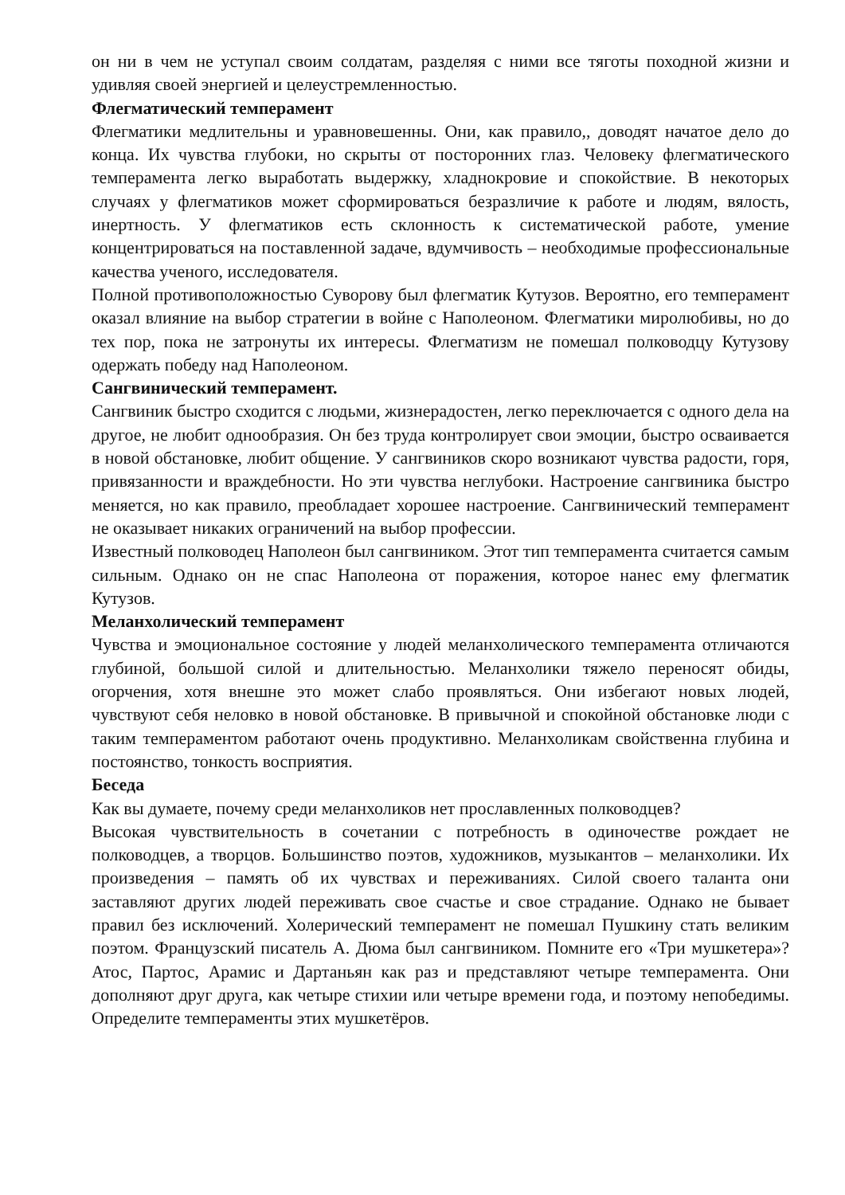он ни в чем не уступал своим солдатам, разделяя с ними все тяготы походной жизни и удивляя своей энергией и целеустремленностью.
Флегматический темперамент
Флегматики медлительны и уравновешенны. Они, как правило,, доводят начатое дело до конца. Их чувства глубоки, но скрыты от посторонних глаз. Человеку флегматического темперамента легко выработать выдержку, хладнокровие и спокойствие. В некоторых случаях у флегматиков может сформироваться безразличие к работе и людям, вялость, инертность. У флегматиков есть склонность к систематической работе, умение концентрироваться на поставленной задаче, вдумчивость – необходимые профессиональные качества ученого, исследователя.
Полной противоположностью Суворову был флегматик Кутузов. Вероятно, его темперамент оказал влияние на выбор стратегии в войне с Наполеоном. Флегматики миролюбивы, но до тех пор, пока не затронуты их интересы. Флегматизм не помешал полководцу Кутузову одержать победу над Наполеоном.
Сангвинический темперамент.
Сангвиник быстро сходится с людьми, жизнерадостен, легко переключается с одного дела на другое, не любит однообразия. Он без труда контролирует свои эмоции, быстро осваивается в новой обстановке, любит общение. У сангвиников скоро возникают чувства радости, горя, привязанности и враждебности. Но эти чувства неглубоки. Настроение сангвиника быстро меняется, но как правило, преобладает хорошее настроение. Сангвинический темперамент не оказывает никаких ограничений на выбор профессии.
Известный полководец Наполеон был сангвиником. Этот тип темперамента считается самым сильным. Однако он не спас Наполеона от поражения, которое нанес ему флегматик Кутузов.
Меланхолический темперамент
Чувства и эмоциональное состояние у людей меланхолического темперамента отличаются глубиной, большой силой и длительностью. Меланхолики тяжело переносят обиды, огорчения, хотя внешне это может слабо проявляться. Они избегают новых людей, чувствуют себя неловко в новой обстановке. В привычной и спокойной обстановке люди с таким темпераментом работают очень продуктивно. Меланхоликам свойственна глубина и постоянство, тонкость восприятия.
Беседа
Как вы думаете, почему среди меланхоликов нет прославленных полководцев?
Высокая чувствительность в сочетании с потребность в одиночестве рождает не полководцев, а творцов. Большинство поэтов, художников, музыкантов – меланхолики. Их произведения – память об их чувствах и переживаниях. Силой своего таланта они заставляют других людей переживать свое счастье и свое страдание. Однако не бывает правил без исключений. Холерический темперамент не помешал Пушкину стать великим поэтом. Французский писатель А. Дюма был сангвиником. Помните его «Три мушкетера»? Атос, Партос, Арамис и Дартаньян как раз и представляют четыре темперамента. Они дополняют друг друга, как четыре стихии или четыре времени года, и поэтому непобедимы. Определите темпераменты этих мушкетёров.